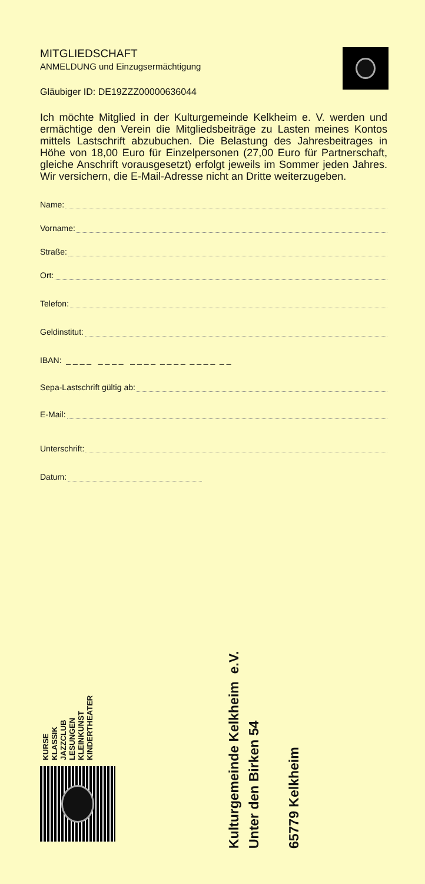MITGLIEDSCHAFT
ANMELDUNG und Einzugsermächtigung
Gläubiger ID: DE19ZZZ00000636044
Ich möchte Mitglied in der Kulturgemeinde Kelkheim e. V. werden und ermächtige den Verein die Mitgliedsbeiträge zu Lasten meines Kontos mittels Lastschrift abzubuchen. Die Belastung des Jahresbeitrages in Höhe von 18,00 Euro für Einzelpersonen (27,00 Euro für Partnerschaft, gleiche Anschrift vorausgesetzt) erfolgt jeweils im Sommer jeden Jahres. Wir versichern, die E-Mail-Adresse nicht an Dritte weiterzugeben.
Name:
Vorname:
Straße:
Ort:
Telefon:
Geldinstitut:
IBAN: _ _ _ _ _ _ _ _ _ _ _ _ _ _ _ _ _ _ _ _ _ _
Sepa-Lastschrift gültig ab:
E-Mail:
Unterschrift:
Datum:
KURSE
KLASSIK
JAZZCLUB
LESUNGEN
KLEINKUNST
KINDERTHEATER
Kulturgemeinde Kelkheim e.V.
Unter den Birken 54
65779 Kelkheim